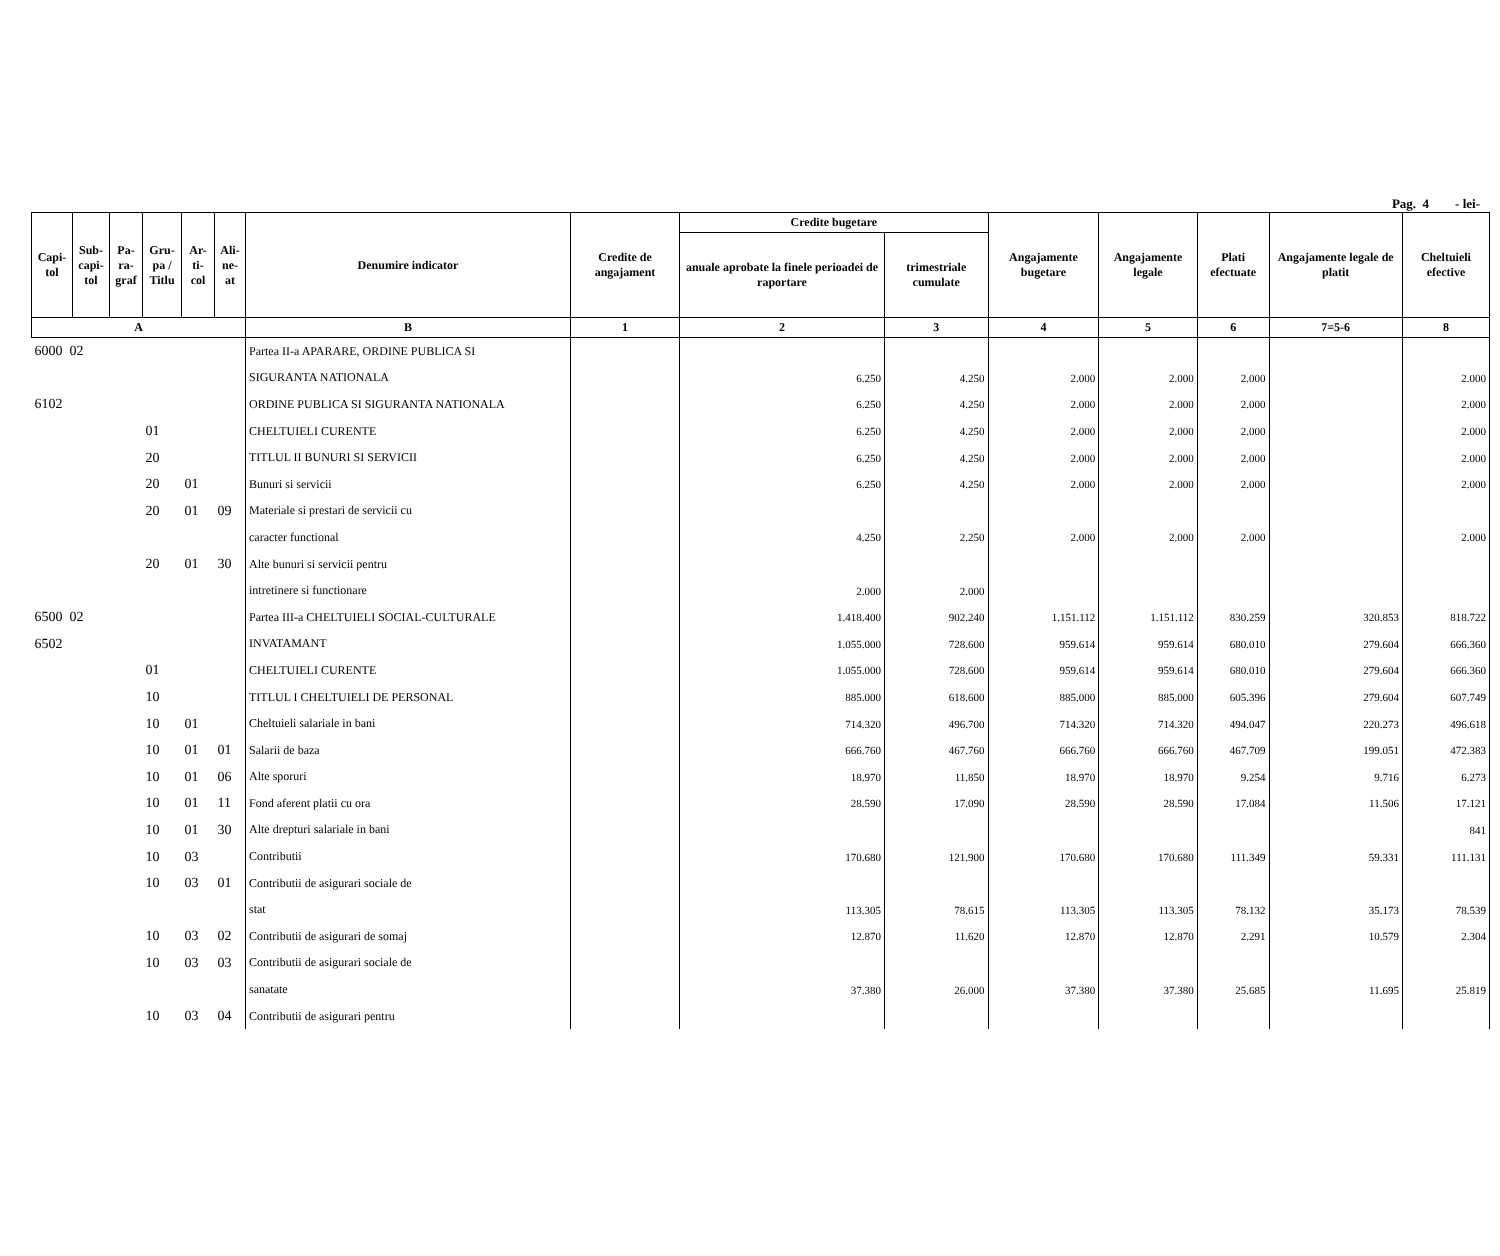Pag. 4 - lei-
| Capi- tol | Sub- capi- tol | Pa- ra- graf | Gru- pa / Titlu | Ar- ti- col | Ali- ne- at | Denumire indicator | Credite de angajament | Credite bugetare | | Angajamente bugetare | Angajamente legale | Plati efectuate | Angajamente legale de platit | Cheltuieli efective |
| --- | --- | --- | --- | --- | --- | --- | --- | --- | --- | --- | --- | --- | --- | --- |
| | | | | | | | | anuale aprobate la finele perioadei de raportare | trimestriale cumulate | | | | | |
| A | | | | | | B | 1 | 2 | 3 | 4 | 5 | 6 | 7=5-6 | 8 |
| 6000 02 | | | | | | Partea II-a APARARE, ORDINE PUBLICA SI | | | | | | | | |
| | | | | | | SIGURANTA NATIONALA | | 6.250 | 4.250 | 2.000 | 2.000 | 2.000 | | 2.000 |
| 6102 | | | | | | ORDINE PUBLICA SI SIGURANTA NATIONALA | | 6.250 | 4.250 | 2.000 | 2.000 | 2.000 | | 2.000 |
| | | | 01 | | | CHELTUIELI CURENTE | | 6.250 | 4.250 | 2.000 | 2.000 | 2.000 | | 2.000 |
| | | | 20 | | | TITLUL II BUNURI SI SERVICII | | 6.250 | 4.250 | 2.000 | 2.000 | 2.000 | | 2.000 |
| | | | 20 | 01 | | Bunuri si servicii | | 6.250 | 4.250 | 2.000 | 2.000 | 2.000 | | 2.000 |
| | | | 20 | 01 | 09 | Materiale si prestari de servicii cu | | | | | | | | |
| | | | | | | caracter functional | | 4.250 | 2.250 | 2.000 | 2.000 | 2.000 | | 2.000 |
| | | | 20 | 01 | 30 | Alte bunuri si servicii pentru | | | | | | | | |
| | | | | | | intretinere si functionare | | 2.000 | 2.000 | | | | | |
| 6500 02 | | | | | | Partea III-a CHELTUIELI SOCIAL-CULTURALE | | 1.418.400 | 902.240 | 1.151.112 | 1.151.112 | 830.259 | 320.853 | 818.722 |
| 6502 | | | | | | INVATAMANT | | 1.055.000 | 728.600 | 959.614 | 959.614 | 680.010 | 279.604 | 666.360 |
| | | | 01 | | | CHELTUIELI CURENTE | | 1.055.000 | 728.600 | 959.614 | 959.614 | 680.010 | 279.604 | 666.360 |
| | | | 10 | | | TITLUL I CHELTUIELI DE PERSONAL | | 885.000 | 618.600 | 885.000 | 885.000 | 605.396 | 279.604 | 607.749 |
| | | | 10 | 01 | | Cheltuieli salariale in bani | | 714.320 | 496.700 | 714.320 | 714.320 | 494.047 | 220.273 | 496.618 |
| | | | 10 | 01 | 01 | Salarii de baza | | 666.760 | 467.760 | 666.760 | 666.760 | 467.709 | 199.051 | 472.383 |
| | | | 10 | 01 | 06 | Alte sporuri | | 18.970 | 11.850 | 18.970 | 18.970 | 9.254 | 9.716 | 6.273 |
| | | | 10 | 01 | 11 | Fond aferent platii cu ora | | 28.590 | 17.090 | 28.590 | 28.590 | 17.084 | 11.506 | 17.121 |
| | | | 10 | 01 | 30 | Alte drepturi salariale in bani | | | | | | | | 841 |
| | | | 10 | 03 | | Contributii | | 170.680 | 121.900 | 170.680 | 170.680 | 111.349 | 59.331 | 111.131 |
| | | | 10 | 03 | 01 | Contributii de asigurari sociale de | | | | | | | | |
| | | | | | | stat | | 113.305 | 78.615 | 113.305 | 113.305 | 78.132 | 35.173 | 78.539 |
| | | | 10 | 03 | 02 | Contributii de asigurari de somaj | | 12.870 | 11.620 | 12.870 | 12.870 | 2.291 | 10.579 | 2.304 |
| | | | 10 | 03 | 03 | Contributii de asigurari sociale de | | | | | | | | |
| | | | | | | sanatate | | 37.380 | 26.000 | 37.380 | 37.380 | 25.685 | 11.695 | 25.819 |
| | | | 10 | 03 | 04 | Contributii de asigurari pentru | | | | | | | | |